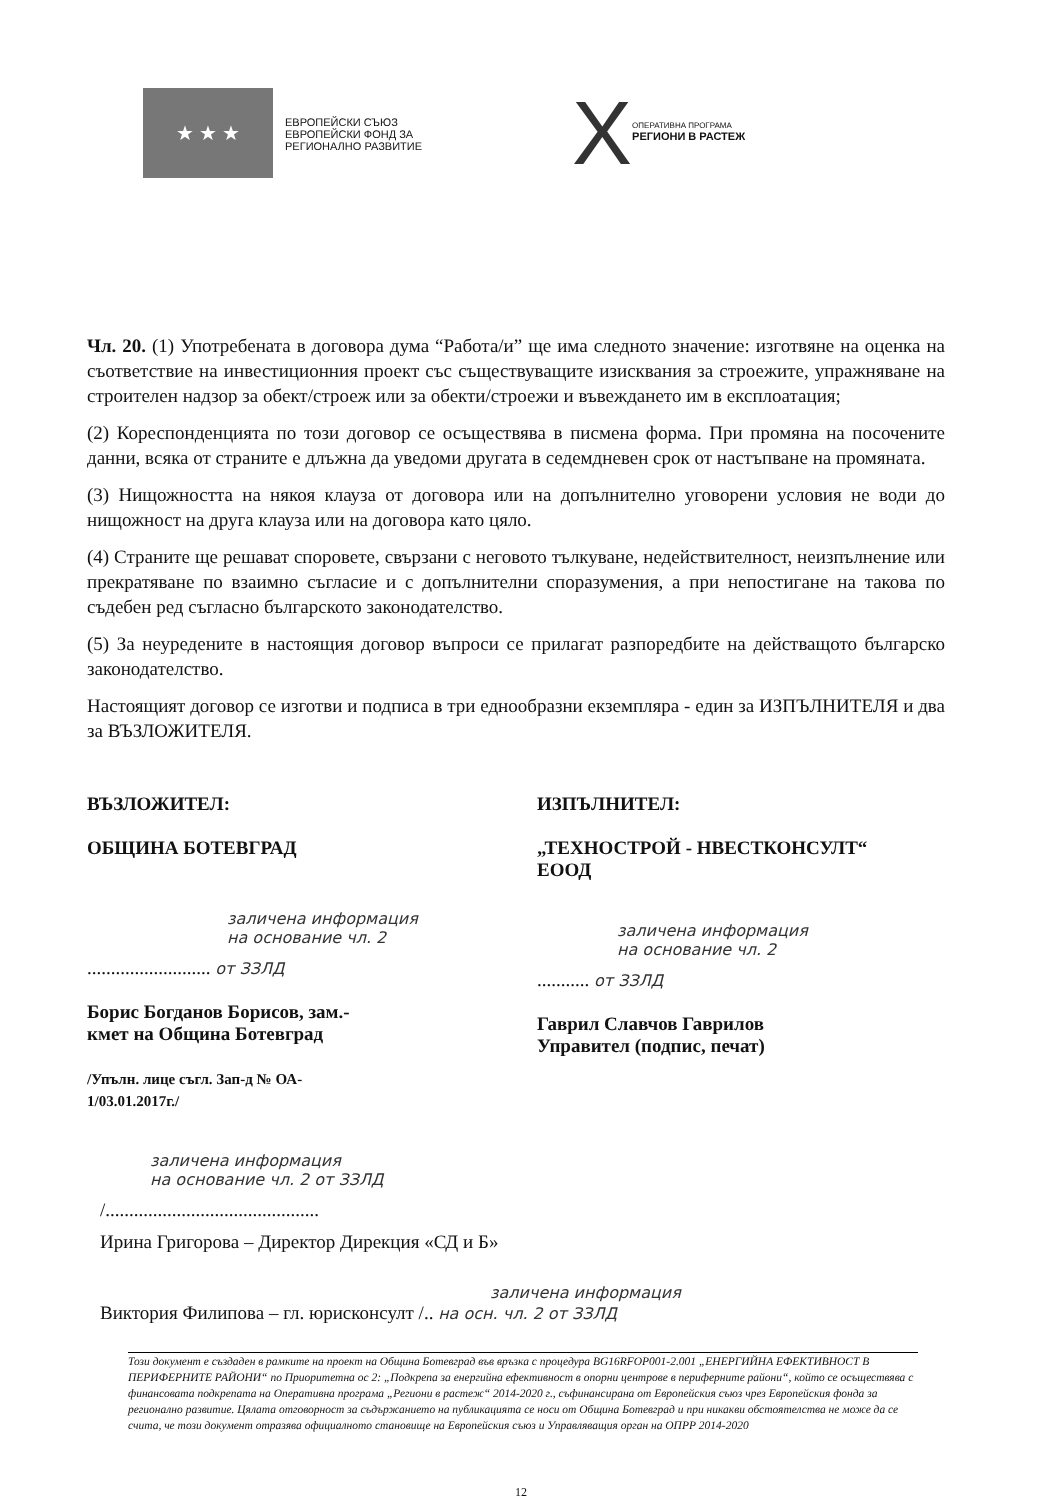★ ★ ★
ЕВРОПЕЙСКИ СЪЮЗ
ЕВРОПЕЙСКИ ФОНД ЗА
РЕГИОНАЛНО РАЗВИТИЕ
X
ОПЕРАТИВНА ПРОГРАМА
РЕГИОНИ В РАСТЕЖ
Чл. 20. (1) Употребената в договора дума “Работа/и” ще има следното значение: изготвяне на оценка на съответствие на инвестиционния проект със съществуващите изисквания за строежите, упражняване на строителен надзор за обект/строеж или за обекти/строежи и въвеждането им в експлоатация;
(2) Кореспонденцията по този договор се осъществява в писмена форма. При промяна на посочените данни, всяка от страните е длъжна да уведоми другата в седемдневен срок от настъпване на промяната.
(3) Нищожността на някоя клауза от договора или на допълнително уговорени условия не води до нищожност на друга клауза или на договора като цяло.
(4) Страните ще решават споровете, свързани с неговото тълкуване, недействителност, неизпълнение или прекратяване по взаимно съгласие и с допълнителни споразумения, а при непостигане на такова по съдебен ред съгласно българското законодателство.
(5) За неуредените в настоящия договор въпроси се прилагат разпоредбите на действащото българско законодателство.
Настоящият договор се изготви и подписа в три еднообразни екземпляра - един за ИЗПЪЛНИТЕЛЯ и два за ВЪЗЛОЖИТЕЛЯ.
ВЪЗЛОЖИТЕЛ:
ОБЩИНА БОТЕВГРАД
заличена информация
на основание чл. 2
.......................... от ЗЗЛД
Борис Богданов Борисов, зам.-
кмет на Община Ботевград
/Упълн. лице съгл. Зап-д № ОА-
1/03.01.2017г./
ИЗПЪЛНИТЕЛ:
„ТЕХНОСТРОЙ - НВЕСТКОНСУЛТ“
ЕООД
заличена информация
на основание чл. 2
........... от ЗЗЛД
Гаврил Славчов Гаврилов
Управител (подпис, печат)
заличена информация
на основание чл. 2 от ЗЗЛД
/.............................................
Ирина Григорова – Директор Дирекция «СД и Б»
заличена информация
Виктория Филипова – гл. юрисконсулт /.. на осн. чл. 2 от ЗЗЛД
Този документ е създаден в рамките на проект на Община Ботевград във връзка с процедура BG16RFOP001-2.001 „ЕНЕРГИЙНА ЕФЕКТИВНОСТ В ПЕРИФЕРНИТЕ РАЙОНИ“ по Приоритетна ос 2: „Подкрепа за енергийна ефективност в опорни центрове в периферните райони“, който се осъществява с финансовата подкрепата на Оперативна програма „Региони в растеж“ 2014-2020 г., съфинансирана от Европейския съюз чрез Европейския фонда за регионално развитие. Цялата отговорност за съдържанието на публикацията се носи от Община Ботевград и при никакви обстоятелства не може да се счита, че този документ отразява официалното становище на Европейския съюз и Управляващия орган на ОПРР 2014-2020
12